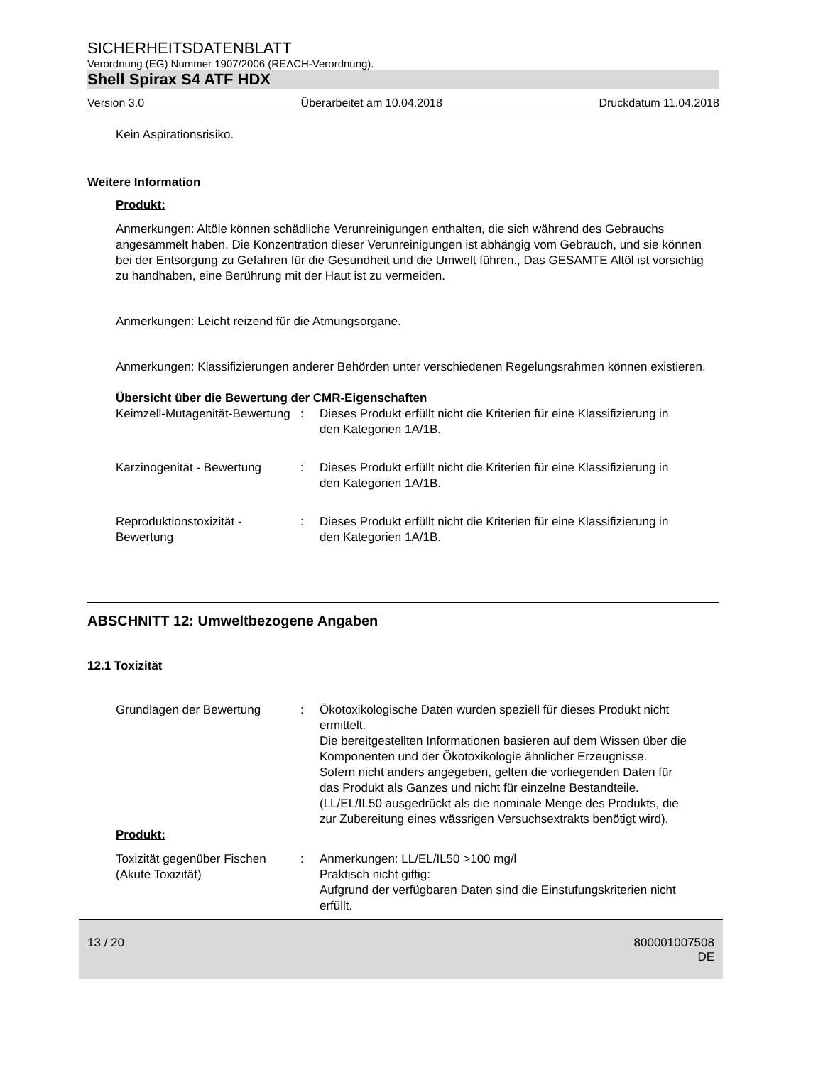SICHERHEITSDATENBLATT
Verordnung (EG) Nummer 1907/2006 (REACH-Verordnung).
Shell Spirax S4 ATF HDX
Version 3.0 Überarbeitet am 10.04.2018 Druckdatum 11.04.2018
Kein Aspirationsrisiko.
Weitere Information
Produkt:
Anmerkungen: Altöle können schädliche Verunreinigungen enthalten, die sich während des Gebrauchs angesammelt haben. Die Konzentration dieser Verunreinigungen ist abhängig vom Gebrauch, und sie können bei der Entsorgung zu Gefahren für die Gesundheit und die Umwelt führen., Das GESAMTE Altöl ist vorsichtig zu handhaben, eine Berührung mit der Haut ist zu vermeiden.
Anmerkungen: Leicht reizend für die Atmungsorgane.
Anmerkungen: Klassifizierungen anderer Behörden unter verschiedenen Regelungsrahmen können existieren.
Übersicht über die Bewertung der CMR-Eigenschaften
| Keimzell-Mutagenität-Bewertung | : | Dieses Produkt erfüllt nicht die Kriterien für eine Klassifizierung in den Kategorien 1A/1B. |
| Karzinogenität - Bewertung | : | Dieses Produkt erfüllt nicht die Kriterien für eine Klassifizierung in den Kategorien 1A/1B. |
| Reproduktionstoxizität - Bewertung | : | Dieses Produkt erfüllt nicht die Kriterien für eine Klassifizierung in den Kategorien 1A/1B. |
ABSCHNITT 12: Umweltbezogene Angaben
12.1 Toxizität
| Grundlagen der Bewertung | : | Ökotoxikologische Daten wurden speziell für dieses Produkt nicht ermittelt. Die bereitgestellten Informationen basieren auf dem Wissen über die Komponenten und der Ökotoxikologie ähnlicher Erzeugnisse. Sofern nicht anders angegeben, gelten die vorliegenden Daten für das Produkt als Ganzes und nicht für einzelne Bestandteile.(LL/EL/IL50 ausgedrückt als die nominale Menge des Produkts, die zur Zubereitung eines wässrigen Versuchsextrakts benötigt wird). |
Produkt:
| Toxizität gegenüber Fischen (Akute Toxizität) | : | Anmerkungen: LL/EL/IL50 >100 mg/l Praktisch nicht giftig: Aufgrund der verfügbaren Daten sind die Einstufungskriterien nicht erfüllt. |
13 / 20 800001007508
DE